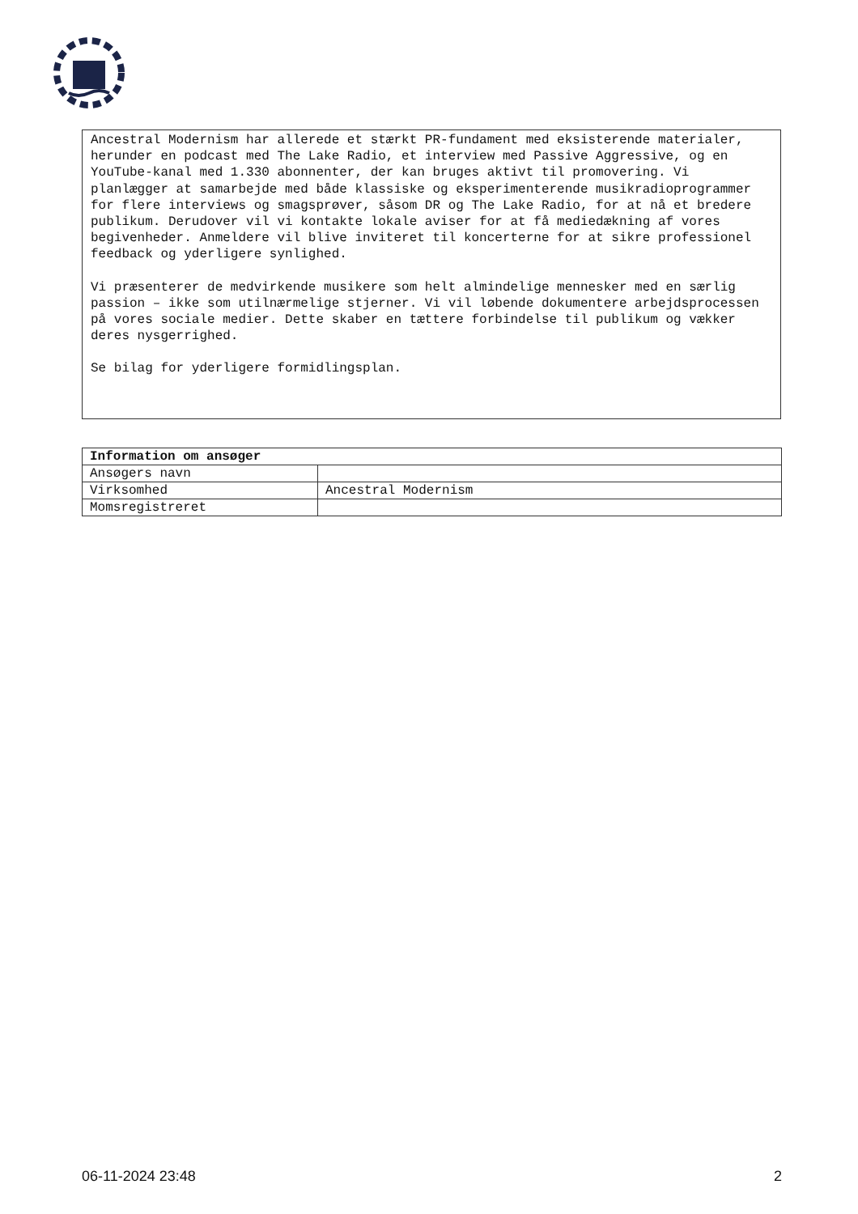Ancestral Modernism har allerede et stærkt PR-fundament med eksisterende materialer, herunder en podcast med The Lake Radio, et interview med Passive Aggressive, og en YouTube-kanal med 1.330 abonnenter, der kan bruges aktivt til promovering. Vi planlægger at samarbejde med både klassiske og eksperimenterende musikradioprogrammer for flere interviews og smagsprøver, såsom DR og The Lake Radio, for at nå et bredere publikum. Derudover vil vi kontakte lokale aviser for at få mediedækning af vores begivenheder. Anmeldere vil blive inviteret til koncerterne for at sikre professionel feedback og yderligere synlighed.
Vi præsenterer de medvirkende musikere som helt almindelige mennesker med en særlig passion – ikke som utilnærmelige stjerner. Vi vil løbende dokumentere arbejdsprocessen på vores sociale medier. Dette skaber en tættere forbindelse til publikum og vækker deres nysgerrighed.
Se bilag for yderligere formidlingsplan.
| Information om ansøger | |
| --- | --- |
| Ansøgers navn | |
| Virksomhed | Ancestral Modernism |
| Momsregistreret | |
06-11-2024 23:48 2